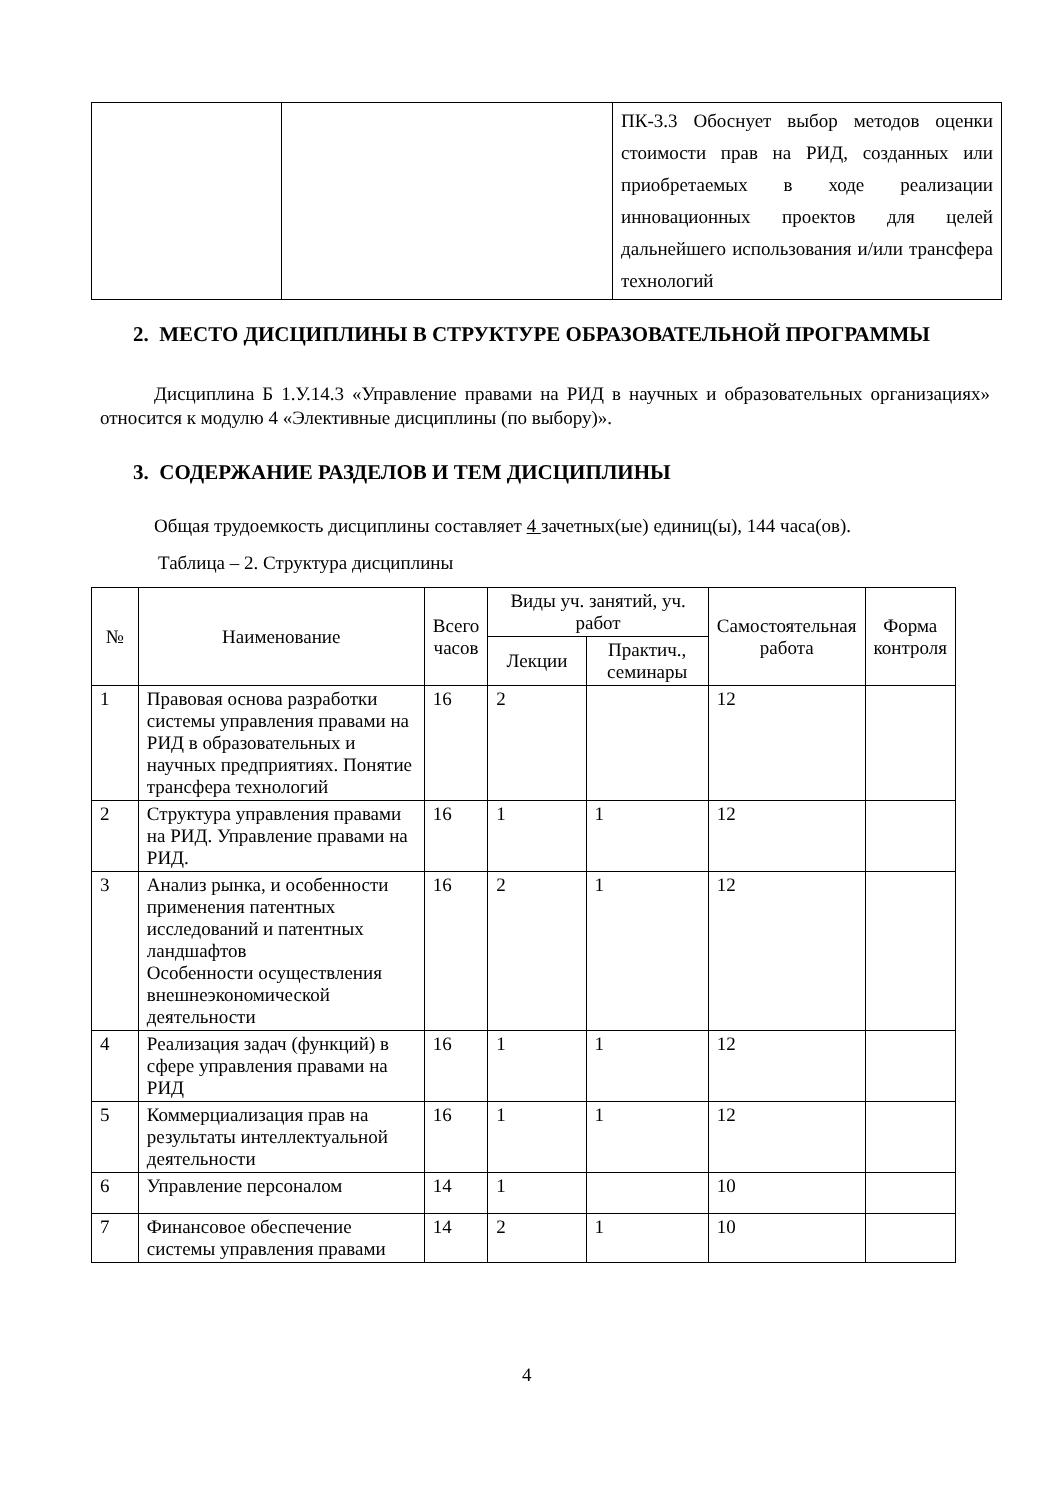| | | ПК-3.3 Обоснует выбор методов оценки стоимости прав на РИД, созданных или приобретаемых в ходе реализации инновационных проектов для целей дальнейшего использования и/или трансфера технологий |
2. МЕСТО ДИСЦИПЛИНЫ В СТРУКТУРЕ ОБРАЗОВАТЕЛЬНОЙ ПРОГРАММЫ
Дисциплина Б 1.У.14.3 «Управление правами на РИД в научных и образовательных организациях» относится к модулю 4 «Элективные дисциплины (по выбору)».
3. СОДЕРЖАНИЕ РАЗДЕЛОВ И ТЕМ ДИСЦИПЛИНЫ
Общая трудоемкость дисциплины составляет 4 зачетных(ые) единиц(ы), 144 часа(ов).
Таблица – 2. Структура дисциплины
| № | Наименование | Всего часов | Виды уч. занятий, уч. работ | | Самостоятельная работа | Форма контроля |
| --- | --- | --- | --- | --- | --- | --- |
| | | | Лекции | Практич., семинары | | |
| 1 | Правовая основа разработки системы управления правами на РИД в образовательных и научных предприятиях. Понятие трансфера технологий | 16 | 2 | | 12 | |
| 2 | Структура управления правами на РИД. Управление правами на РИД. | 16 | 1 | 1 | 12 | |
| 3 | Анализ рынка, и особенности применения патентных исследований и патентных ландшафтов Особенности осуществления внешнеэкономической деятельности | 16 | 2 | 1 | 12 | |
| 4 | Реализация задач (функций) в сфере управления правами на РИД | 16 | 1 | 1 | 12 | |
| 5 | Коммерциализация прав на результаты интеллектуальной деятельности | 16 | 1 | 1 | 12 | |
| 6 | Управление персоналом | 14 | 1 | | 10 | |
| 7 | Финансовое обеспечение системы управления правами | 14 | 2 | 1 | 10 | |
4